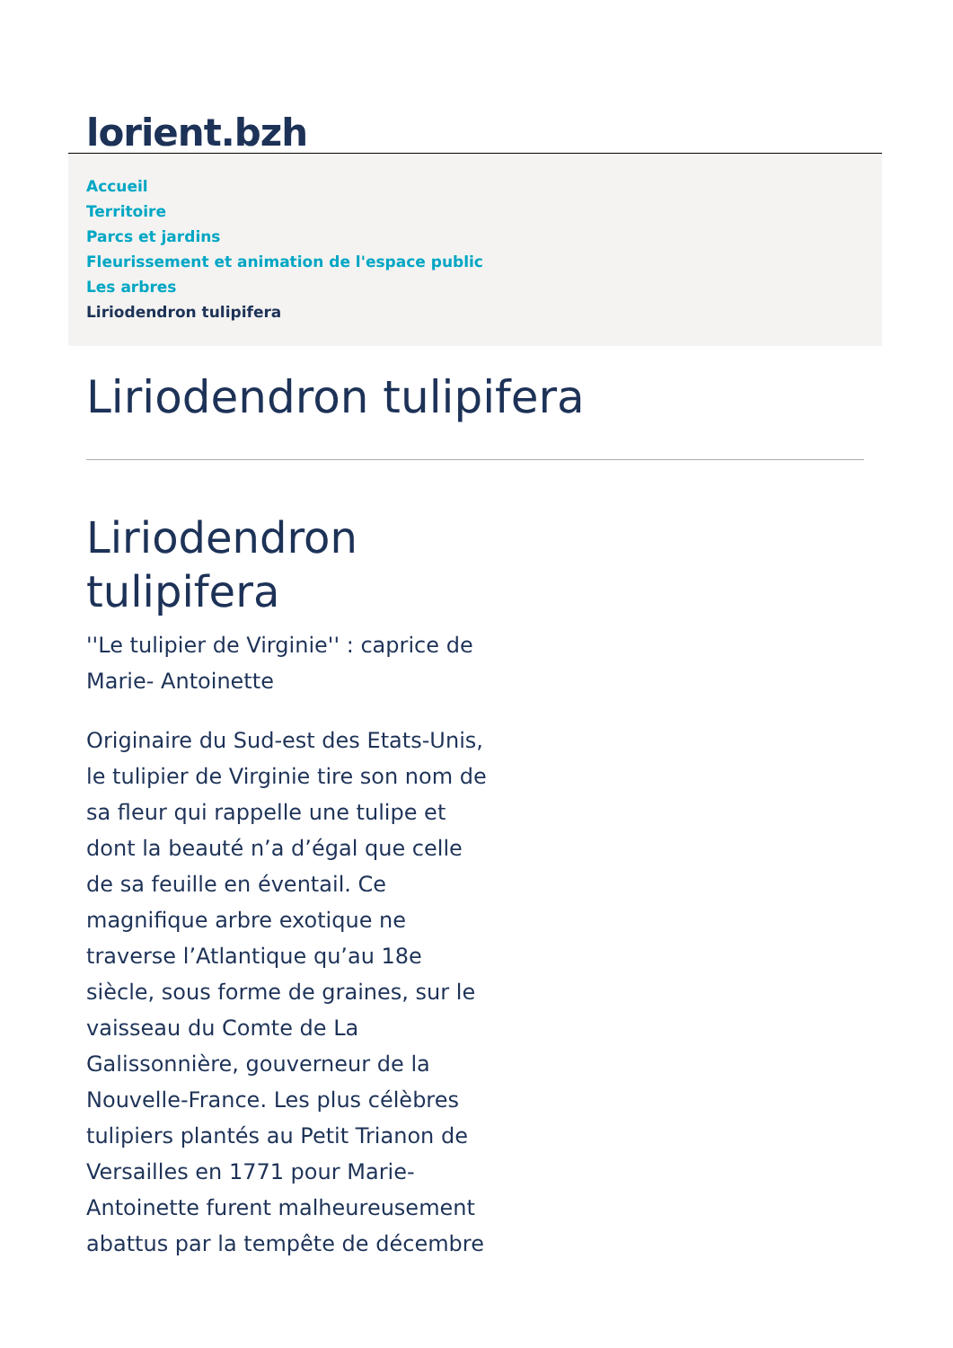lorient.bzh
Accueil
Territoire
Parcs et jardins
Fleurissement et animation de l'espace public
Les arbres
Liriodendron tulipifera
Liriodendron tulipifera
Liriodendron tulipifera
''Le tulipier de Virginie'' : caprice de Marie- Antoinette
Originaire du Sud-est des Etats-Unis, le tulipier de Virginie tire son nom de sa fleur qui rappelle une tulipe et dont la beauté n’a d’égal que celle de sa feuille en éventail. Ce magnifique arbre exotique ne traverse l’Atlantique qu’au 18e siècle, sous forme de graines, sur le vaisseau du Comte de La Galissonnière, gouverneur de la Nouvelle-France. Les plus célèbres tulipiers plantés au Petit Trianon de Versailles en 1771 pour Marie-Antoinette furent malheureusement abattus par la tempête de décembre